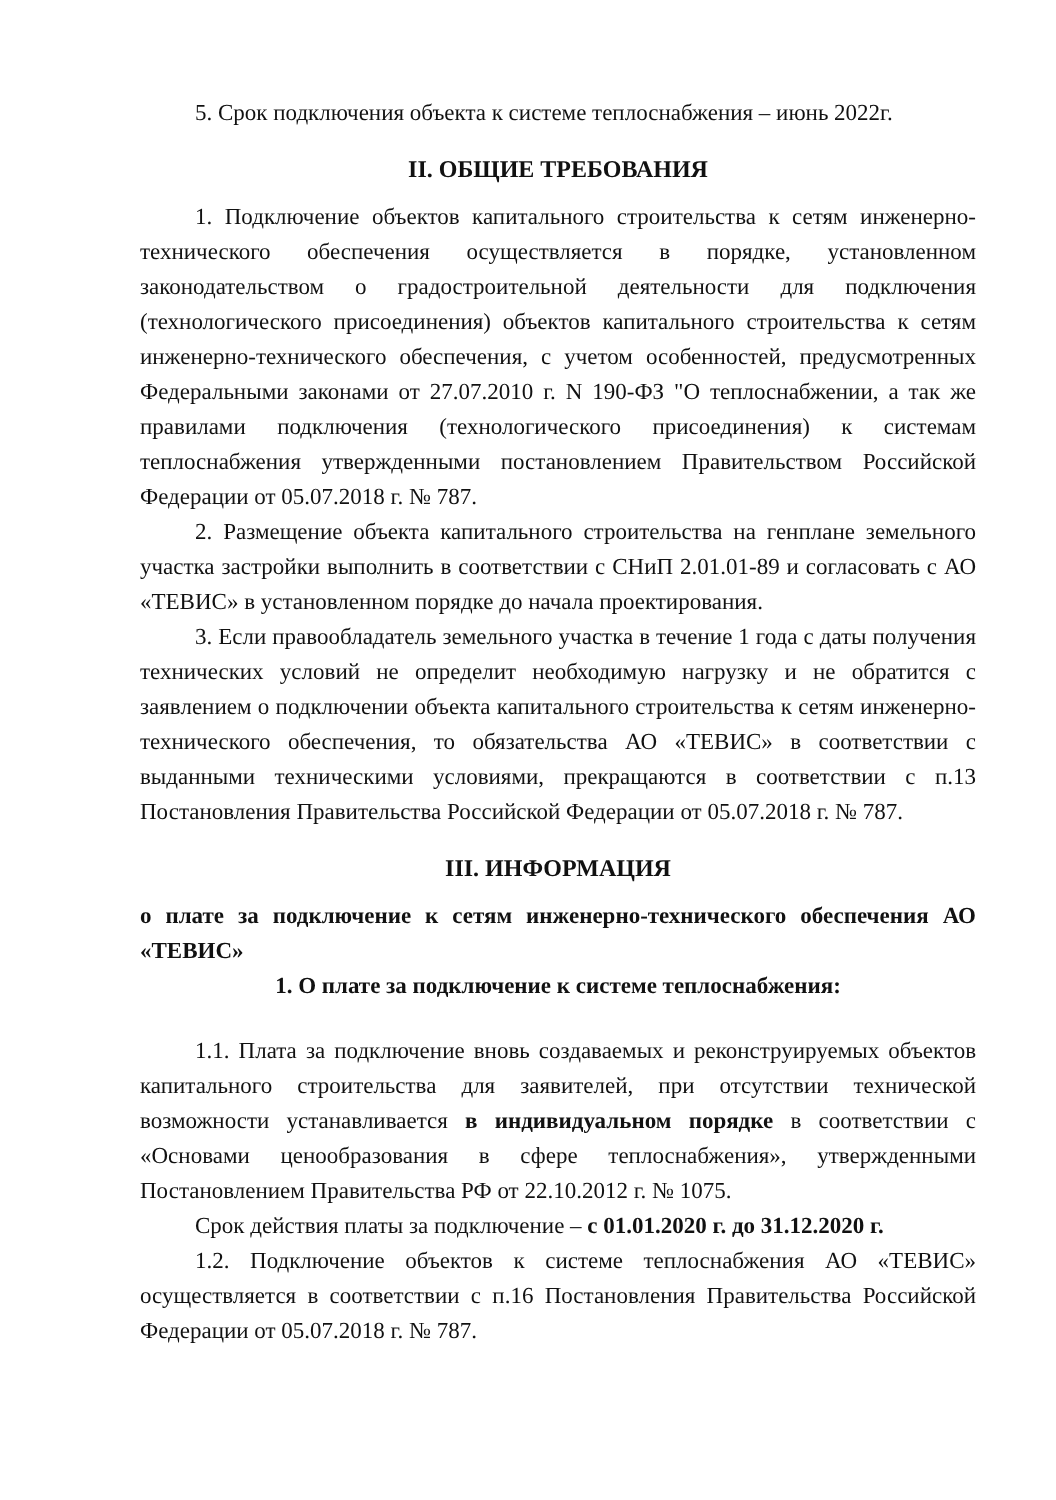5. Срок подключения объекта к системе теплоснабжения – июнь 2022г.
II. ОБЩИЕ ТРЕБОВАНИЯ
1. Подключение объектов капитального строительства к сетям инженерно-технического обеспечения осуществляется в порядке, установленном законодательством о градостроительной деятельности для подключения (технологического присоединения) объектов капитального строительства к сетям инженерно-технического обеспечения, с учетом особенностей, предусмотренных Федеральными законами от 27.07.2010 г. N 190-ФЗ "О теплоснабжении, а так же правилами подключения (технологического присоединения) к системам теплоснабжения утвержденными постановлением Правительством Российской Федерации от 05.07.2018 г. № 787.
2. Размещение объекта капитального строительства на генплане земельного участка застройки выполнить в соответствии с СНиП 2.01.01-89 и согласовать с АО «ТЕВИС» в установленном порядке до начала проектирования.
3. Если правообладатель земельного участка в течение 1 года с даты получения технических условий не определит необходимую нагрузку и не обратится с заявлением о подключении объекта капитального строительства к сетям инженерно-технического обеспечения, то обязательства АО «ТЕВИС» в соответствии с выданными техническими условиями, прекращаются в соответствии с п.13 Постановления Правительства Российской Федерации от 05.07.2018 г. № 787.
III. ИНФОРМАЦИЯ
о плате за подключение к сетям инженерно-технического обеспечения АО «ТЕВИС»
1. О плате за подключение к системе теплоснабжения:
1.1. Плата за подключение вновь создаваемых и реконструируемых объектов капитального строительства для заявителей, при отсутствии технической возможности устанавливается в индивидуальном порядке в соответствии с «Основами ценообразования в сфере теплоснабжения», утвержденными Постановлением Правительства РФ от 22.10.2012 г. № 1075.
Срок действия платы за подключение – с 01.01.2020 г. до 31.12.2020 г.
1.2. Подключение объектов к системе теплоснабжения АО «ТЕВИС» осуществляется в соответствии с п.16 Постановления Правительства Российской Федерации от 05.07.2018 г. № 787.